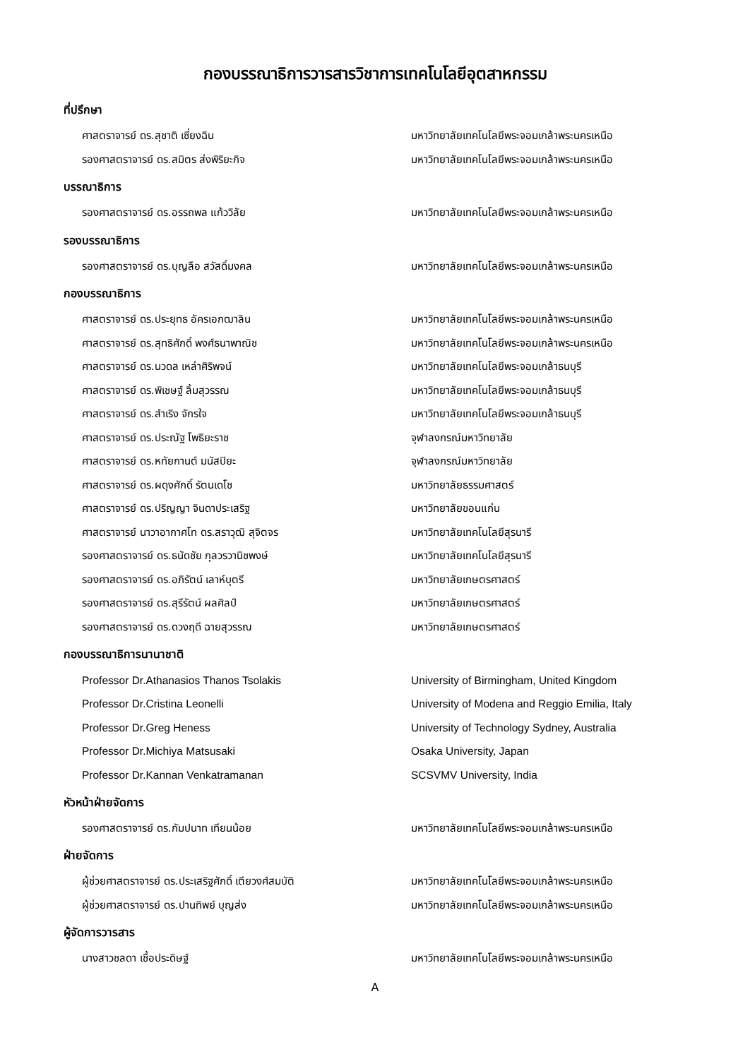กองบรรณาธิการวารสารวิชาการเทคโนโลยีอุตสาหกรรม
ที่ปรึกษา
ศาสตราจารย์ ดร.สุชาติ เซี่ยงฉิน มหาวิทยาลัยเทคโนโลยีพระจอมเกล้าพระนครเหนือ
รองศาสตราจารย์ ดร.สมิตร ส่งพิริยะกิจ มหาวิทยาลัยเทคโนโลยีพระจอมเกล้าพระนครเหนือ
บรรณาธิการ
รองศาสตราจารย์ ดร.อรรถพล แก้ววิลัย มหาวิทยาลัยเทคโนโลยีพระจอมเกล้าพระนครเหนือ
รองบรรณาธิการ
รองศาสตราจารย์ ดร.บุญลือ สวัสดิ์มงคล มหาวิทยาลัยเทคโนโลยีพระจอมเกล้าพระนครเหนือ
กองบรรณาธิการ
ศาสตราจารย์ ดร.ประยุทธ อัครเอกฒาลิน มหาวิทยาลัยเทคโนโลยีพระจอมเกล้าพระนครเหนือ
ศาสตราจารย์ ดร.สุทธิศักดิ์ พงศ์ธนาพาณิช มหาวิทยาลัยเทคโนโลยีพระจอมเกล้าพระนครเหนือ
ศาสตราจารย์ ดร.นวดล เหล่าศิริพจน์ มหาวิทยาลัยเทคโนโลยีพระจอมเกล้าธนบุรี
ศาสตราจารย์ ดร.พิเชษฐ์ ลิ้มสุวรรณ มหาวิทยาลัยเทคโนโลยีพระจอมเกล้าธนบุรี
ศาสตราจารย์ ดร.สำเริง จักรใจ มหาวิทยาลัยเทคโนโลยีพระจอมเกล้าธนบุรี
ศาสตราจารย์ ดร.ประณัฐ โพธิยะราช จุฬาลงกรณ์มหาวิทยาลัย
ศาสตราจารย์ ดร.หทัยกานต์ มนัสปิยะ จุฬาลงกรณ์มหาวิทยาลัย
ศาสตราจารย์ ดร.ผดุงศักดิ์ รัตนเดโช มหาวิทยาลัยธรรมศาสตร์
ศาสตราจารย์ ดร.ปริญญา จินดาประเสริฐ มหาวิทยาลัยขอนแก่น
ศาสตราจารย์ นาวาอากาศโท ดร.สราวุฒิ สุจิตจร มหาวิทยาลัยเทคโนโลยีสุรนารี
รองศาสตราจารย์ ดร.ธนัดชัย กุลวรวานิชพงษ์ มหาวิทยาลัยเทคโนโลยีสุรนารี
รองศาสตราจารย์ ดร.อภิรัตน์ เลาห์บุตรี มหาวิทยาลัยเกษตรศาสตร์
รองศาสตราจารย์ ดร.สุรีรัตน์ ผลศิลป์ มหาวิทยาลัยเกษตรศาสตร์
รองศาสตราจารย์ ดร.ดวงฤดี ฉายสุวรรณ มหาวิทยาลัยเกษตรศาสตร์
กองบรรณาธิการนานาชาติ
Professor Dr.Athanasios Thanos Tsolakis University of Birmingham, United Kingdom
Professor Dr.Cristina Leonelli University of Modena and Reggio Emilia, Italy
Professor Dr.Greg Heness University of Technology Sydney, Australia
Professor Dr.Michiya Matsusaki Osaka University, Japan
Professor Dr.Kannan Venkatramanan SCSVMV University, India
หัวหน้าฝ่ายจัดการ
รองศาสตราจารย์ ดร.กัมปนาท เทียนน้อย มหาวิทยาลัยเทคโนโลยีพระจอมเกล้าพระนครเหนือ
ฝ่ายจัดการ
ผู้ช่วยศาสตราจารย์ ดร.ประเสริฐศักดิ์ เตียวงศ์สมบัติ มหาวิทยาลัยเทคโนโลยีพระจอมเกล้าพระนครเหนือ
ผู้ช่วยศาสตราจารย์ ดร.ปานทิพย์ บุญส่ง มหาวิทยาลัยเทคโนโลยีพระจอมเกล้าพระนครเหนือ
ผู้จัดการวารสาร
นางสาวชลดา เชื้อประดิษฐ์ มหาวิทยาลัยเทคโนโลยีพระจอมเกล้าพระนครเหนือ
A